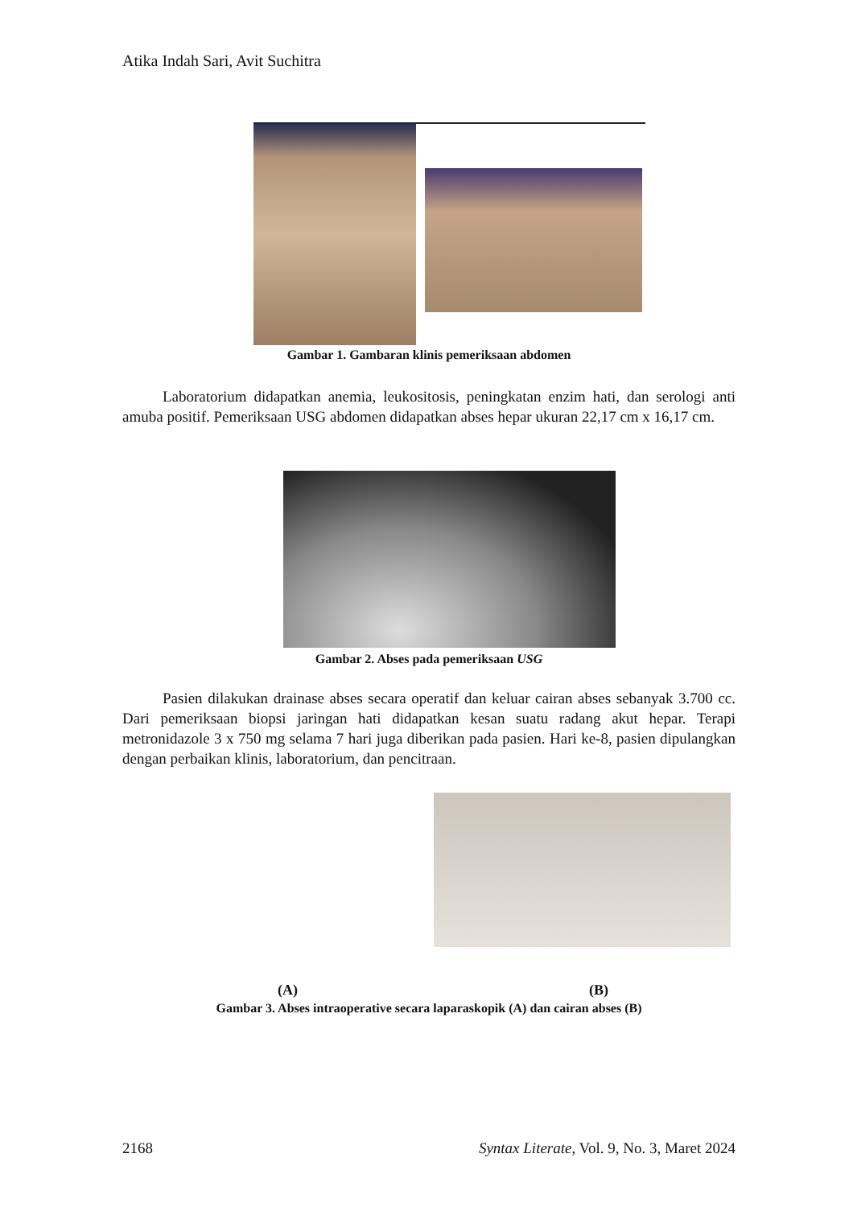Atika Indah Sari, Avit Suchitra
Gambar 1. Gambaran klinis pemeriksaan abdomen
Laboratorium didapatkan anemia, leukositosis, peningkatan enzim hati, dan serologi anti amuba positif. Pemeriksaan USG abdomen didapatkan abses hepar ukuran 22,17 cm x 16,17 cm.
Gambar 2. Abses pada pemeriksaan USG
Pasien dilakukan drainase abses secara operatif dan keluar cairan abses sebanyak 3.700 cc. Dari pemeriksaan biopsi jaringan hati didapatkan kesan suatu radang akut hepar. Terapi metronidazole 3 x 750 mg selama 7 hari juga diberikan pada pasien. Hari ke-8, pasien dipulangkan dengan perbaikan klinis, laboratorium, dan pencitraan.
(A) (B)
Gambar 3. Abses intraoperative secara laparaskopik (A) dan cairan abses (B)
2168 Syntax Literate, Vol. 9, No. 3, Maret 2024